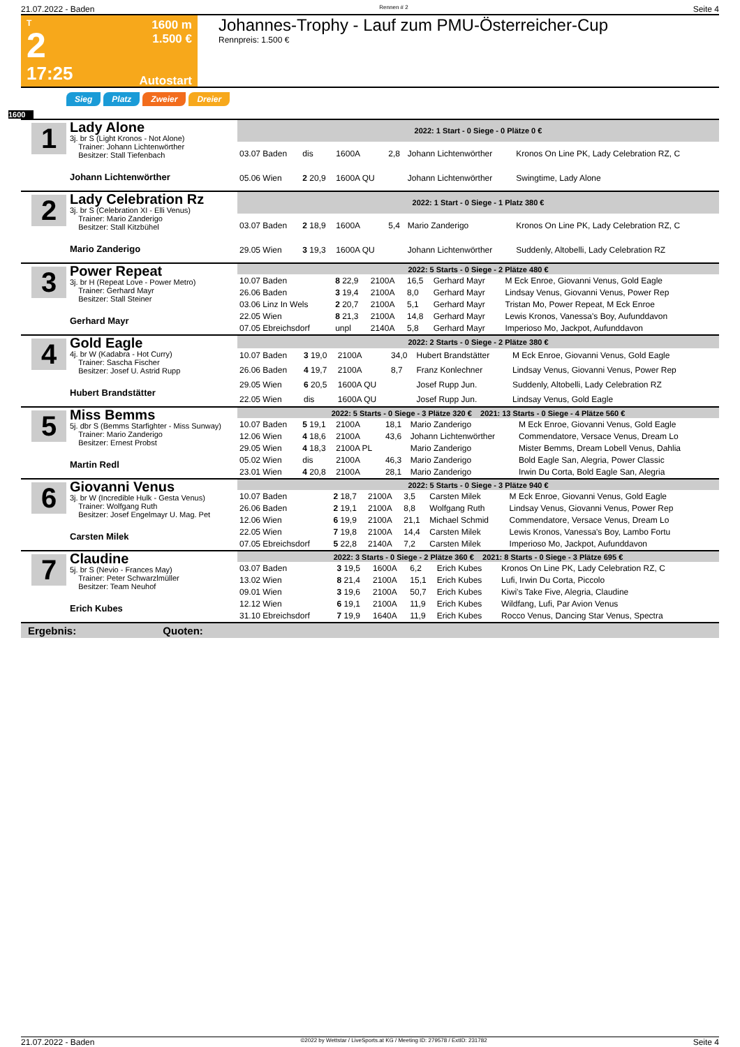21.07.2022 - Baden Rennen # 2 Seite 4
T
2
17:25
1600 m
1.500 €
Autostart
Johannes-Trophy - Lauf zum PMU-Österreicher-Cup
Rennpreis: 1.500 €
Sieg Platz Zweier Dreier
1600
1
Lady Alone
3j. br S (Light Kronos - Not Alone)
Trainer: Johann Lichtenwörther
Besitzer: Stall Tiefenbach
Johann Lichtenwörther
| 2022: 1 Start - 0 Siege - 0 Plätze 0 € | | | | | |
| --- | --- | --- | --- | --- | --- |
| 03.07 Baden | dis | 1600A | 2,8 | Johann Lichtenwörther | Kronos On Line PK, Lady Celebration RZ, C |
| 05.06 Wien | 2 20,9 | 1600A QU | | Johann Lichtenwörther | Swingtime, Lady Alone |
2
Lady Celebration Rz
3j. br S (Celebration XI - Elli Venus)
Trainer: Mario Zanderigo
Besitzer: Stall Kitzbühel
Mario Zanderigo
| 2022: 1 Start - 0 Siege - 1 Platz 380 € | | | | | |
| --- | --- | --- | --- | --- | --- |
| 03.07 Baden | 2 18,9 | 1600A | 5,4 | Mario Zanderigo | Kronos On Line PK, Lady Celebration RZ, C |
| 29.05 Wien | 3 19,3 | 1600A QU | | Johann Lichtenwörther | Suddenly, Altobelli, Lady Celebration RZ |
3
Power Repeat
3j. br H (Repeat Love - Power Metro)
Trainer: Gerhard Mayr
Besitzer: Stall Steiner
Gerhard Mayr
| 2022: 5 Starts - 0 Siege - 2 Plätze 480 € | | | | | |
| --- | --- | --- | --- | --- | --- |
| 10.07 Baden | 8 22,9 | 2100A | 16,5 | Gerhard Mayr | M Eck Enroe, Giovanni Venus, Gold Eagle |
| 26.06 Baden | 3 19,4 | 2100A | 8,0 | Gerhard Mayr | Lindsay Venus, Giovanni Venus, Power Rep |
| 03.06 Linz In Wels | 2 20,7 | 2100A | 5,1 | Gerhard Mayr | Tristan Mo, Power Repeat, M Eck Enroe |
| 22.05 Wien | 8 21,3 | 2100A | 14,8 | Gerhard Mayr | Lewis Kronos, Vanessa's Boy, Aufunddavon |
| 07.05 Ebreichsdorf | unpl | 2140A | 5,8 | Gerhard Mayr | Imperioso Mo, Jackpot, Aufunddavon |
4
Gold Eagle
4j. br W (Kadabra - Hot Curry)
Trainer: Sascha Fischer
Besitzer: Josef U. Astrid Rupp
Hubert Brandstätter
| 2022: 2 Starts - 0 Siege - 2 Plätze 380 € | | | | | |
| --- | --- | --- | --- | --- | --- |
| 10.07 Baden | 3 19,0 | 2100A | 34,0 | Hubert Brandstätter | M Eck Enroe, Giovanni Venus, Gold Eagle |
| 26.06 Baden | 4 19,7 | 2100A | 8,7 | Franz Konlechner | Lindsay Venus, Giovanni Venus, Power Rep |
| 29.05 Wien | 6 20,5 | 1600A QU | | Josef Rupp Jun. | Suddenly, Altobelli, Lady Celebration RZ |
| 22.05 Wien | dis | 1600A QU | | Josef Rupp Jun. | Lindsay Venus, Gold Eagle |
5
Miss Bemms
5j. dbr S (Bemms Starfighter - Miss Sunway)
Trainer: Mario Zanderigo
Besitzer: Ernest Probst
Martin Redl
| 2022: 5 Starts - 0 Siege - 3 Plätze 320 € 2021: 13 Starts - 0 Siege - 4 Plätze 560 € | | | | | |
| --- | --- | --- | --- | --- | --- |
| 10.07 Baden | 5 19,1 | 2100A | 18,1 | Mario Zanderigo | M Eck Enroe, Giovanni Venus, Gold Eagle |
| 12.06 Wien | 4 18,6 | 2100A | 43,6 | Johann Lichtenwörther | Commendatore, Versace Venus, Dream Lo |
| 29.05 Wien | 4 18,3 | 2100A PL | | Mario Zanderigo | Mister Bemms, Dream Lobell Venus, Dahlia |
| 05.02 Wien | dis | 2100A | 46,3 | Mario Zanderigo | Bold Eagle San, Alegria, Power Classic |
| 23.01 Wien | 4 20,8 | 2100A | 28,1 | Mario Zanderigo | Irwin Du Corta, Bold Eagle San, Alegria |
6
Giovanni Venus
3j. br W (Incredible Hulk - Gesta Venus)
Trainer: Wolfgang Ruth
Besitzer: Josef Engelmayr U. Mag. Pet
Carsten Milek
| 2022: 5 Starts - 0 Siege - 3 Plätze 940 € | | | | | |
| --- | --- | --- | --- | --- | --- |
| 10.07 Baden | 2 18,7 | 2100A | 3,5 | Carsten Milek | M Eck Enroe, Giovanni Venus, Gold Eagle |
| 26.06 Baden | 2 19,1 | 2100A | 8,8 | Wolfgang Ruth | Lindsay Venus, Giovanni Venus, Power Rep |
| 12.06 Wien | 6 19,9 | 2100A | 21,1 | Michael Schmid | Commendatore, Versace Venus, Dream Lo |
| 22.05 Wien | 7 19,8 | 2100A | 14,4 | Carsten Milek | Lewis Kronos, Vanessa's Boy, Lambo Fortu |
| 07.05 Ebreichsdorf | 5 22,8 | 2140A | 7,2 | Carsten Milek | Imperioso Mo, Jackpot, Aufunddavon |
7
Claudine
5j. br S (Nevio - Frances May)
Trainer: Peter Schwarzlmüller
Besitzer: Team Neuhof
Erich Kubes
| 2022: 3 Starts - 0 Siege - 2 Plätze 360 € 2021: 8 Starts - 0 Siege - 3 Plätze 695 € | | | | | |
| --- | --- | --- | --- | --- | --- |
| 03.07 Baden | 3 19,5 | 1600A | 6,2 | Erich Kubes | Kronos On Line PK, Lady Celebration RZ, C |
| 13.02 Wien | 8 21,4 | 2100A | 15,1 | Erich Kubes | Lufi, Irwin Du Corta, Piccolo |
| 09.01 Wien | 3 19,6 | 2100A | 50,7 | Erich Kubes | Kiwi's Take Five, Alegria, Claudine |
| 12.12 Wien | 6 19,1 | 2100A | 11,9 | Erich Kubes | Wildfang, Lufi, Par Avion Venus |
| 31.10 Ebreichsdorf | 7 19,9 | 1640A | 11,9 | Erich Kubes | Rocco Venus, Dancing Star Venus, Spectra |
Ergebnis: Quoten:
21.07.2022 - Baden ©2022 by Wettstar / LiveSports.at KG / Meeting ID: 279578 / ExtID: 231782 Seite 4